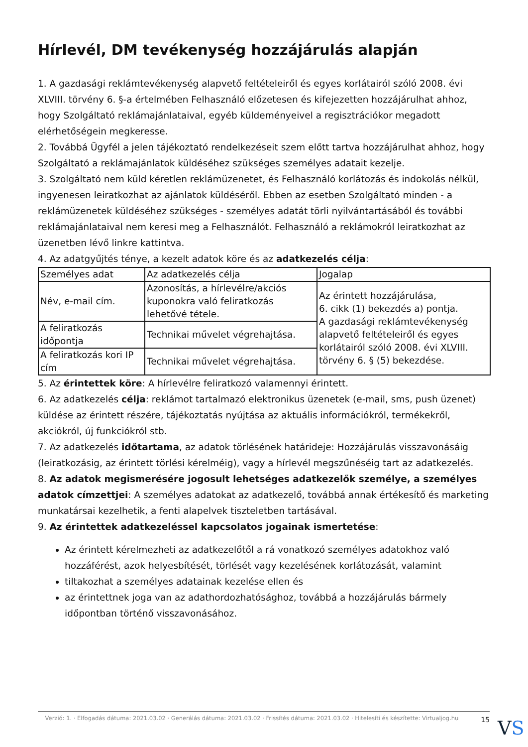Hírlevél, DM tevékenység hozzájárulás alapján
1. A gazdasági reklámtevékenység alapvető feltételeiről és egyes korlátairól szóló 2008. évi XLVIII. törvény 6. §-a értelmében Felhasználó előzetesen és kifejezetten hozzájárulhat ahhoz, hogy Szolgáltató reklámajánlataival, egyéb küldeményeivel a regisztrációkor megadott elérhetőségein megkeresse.
2. Továbbá Ügyfél a jelen tájékoztató rendelkezéseit szem előtt tartva hozzájárulhat ahhoz, hogy Szolgáltató a reklámajánlatok küldéséhez szükséges személyes adatait kezelje.
3. Szolgáltató nem küld kéretlen reklámüzenetet, és Felhasználó korlátozás és indokolás nélkül, ingyenesen leiratkozhat az ajánlatok küldéséről. Ebben az esetben Szolgáltató minden - a reklámüzenetek küldéséhez szükséges - személyes adatát törli nyilvántartásából és további reklámajánlataival nem keresi meg a Felhasználót. Felhasználó a reklámokról leiratkozhat az üzenetben lévő linkre kattintva.
4. Az adatgyűjtés ténye, a kezelt adatok köre és az adatkezelés célja:
| Személyes adat | Az adatkezelés célja | Jogalap |
| Név, e-mail cím. | Azonosítás, a hírlevélre/akciós kuponokra való feliratkozás lehetővé tétele. | Az érintett hozzájárulása, 6. cikk (1) bekezdés a) pontja. A gazdasági reklámtevékenység alapvető feltételeiről és egyes korlátairól szóló 2008. évi XLVIII. törvény 6. § (5) bekezdése. |
| A feliratkozás időpontja | Technikai művelet végrehajtása. | |
| A feliratkozás kori IP cím | Technikai művelet végrehajtása. | |
5. Az érintettek köre: A hírlevélre feliratkozó valamennyi érintett.
6. Az adatkezelés célja: reklámot tartalmazó elektronikus üzenetek (e-mail, sms, push üzenet) küldése az érintett részére, tájékoztatás nyújtása az aktuális információkról, termékekről, akciókról, új funkciókról stb.
7. Az adatkezelés időtartama, az adatok törlésének határideje: Hozzájárulás visszavonásáig (leiratkozásig, az érintett törlési kérelméig), vagy a hírlevél megszűnéséig tart az adatkezelés.
8. Az adatok megismerésére jogosult lehetséges adatkezelők személye, a személyes adatok címzettjei: A személyes adatokat az adatkezelő, továbbá annak értékesítő és marketing munkatársai kezelhetik, a fenti alapelvek tiszteletben tartásával.
9. Az érintettek adatkezeléssel kapcsolatos jogainak ismertetése:
Az érintett kérelmezheti az adatkezelőtől a rá vonatkozó személyes adatokhoz való hozzáférést, azok helyesbítését, törlését vagy kezelésének korlátozását, valamint
tiltakozhat a személyes adatainak kezelése ellen és
az érintettnek joga van az adathordozhatósághoz, továbbá a hozzájárulás bármely időpontban történő visszavonásához.
Verzió: 1. · Elfogadás dátuma: 2021.03.02 · Generálás dátuma: 2021.03.02 · Frissítés dátuma: 2021.03.02 · Hitelesíti és készítette: Virtualjog.hu
15
VS